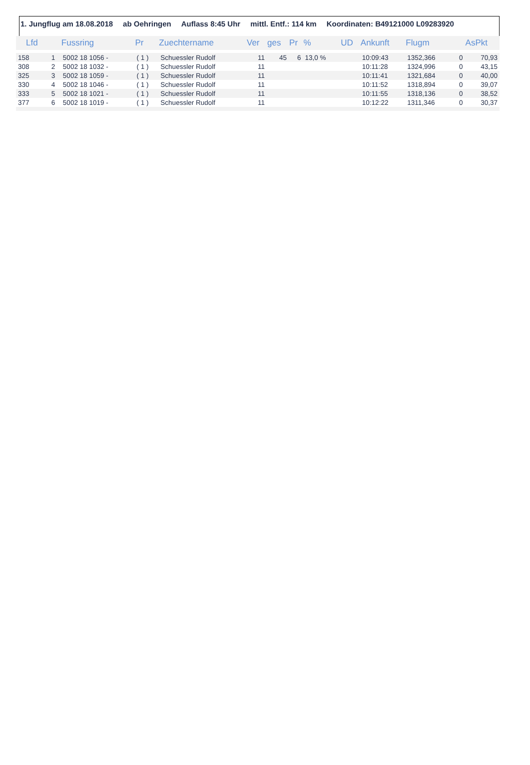1. Jungflug am 18.08.2018 ab Oehringen Auflass 8:45 Uhr mittl. Entf.: 114 km Koordinaten: B49121000 L09283920
| Lfd | | Fussring | Pr | Zuechtername | Ver | ges | Pr | % | UD | Ankunft | Flugm | | AsPkt |
| --- | --- | --- | --- | --- | --- | --- | --- | --- | --- | --- | --- | --- | --- |
| 158 | 1 | 5002 18 1056 - | ( 1 ) | Schuessler Rudolf | 11 | 45 | 6 | 13,0 % | | 10:09:43 | 1352,366 | 0 | 70,93 |
| 308 | 2 | 5002 18 1032 - | ( 1 ) | Schuessler Rudolf | 11 | | | | | 10:11:28 | 1324,996 | 0 | 43,15 |
| 325 | 3 | 5002 18 1059 - | ( 1 ) | Schuessler Rudolf | 11 | | | | | 10:11:41 | 1321,684 | 0 | 40,00 |
| 330 | 4 | 5002 18 1046 - | ( 1 ) | Schuessler Rudolf | 11 | | | | | 10:11:52 | 1318,894 | 0 | 39,07 |
| 333 | 5 | 5002 18 1021 - | ( 1 ) | Schuessler Rudolf | 11 | | | | | 10:11:55 | 1318,136 | 0 | 38,52 |
| 377 | 6 | 5002 18 1019 - | ( 1 ) | Schuessler Rudolf | 11 | | | | | 10:12:22 | 1311,346 | 0 | 30,37 |